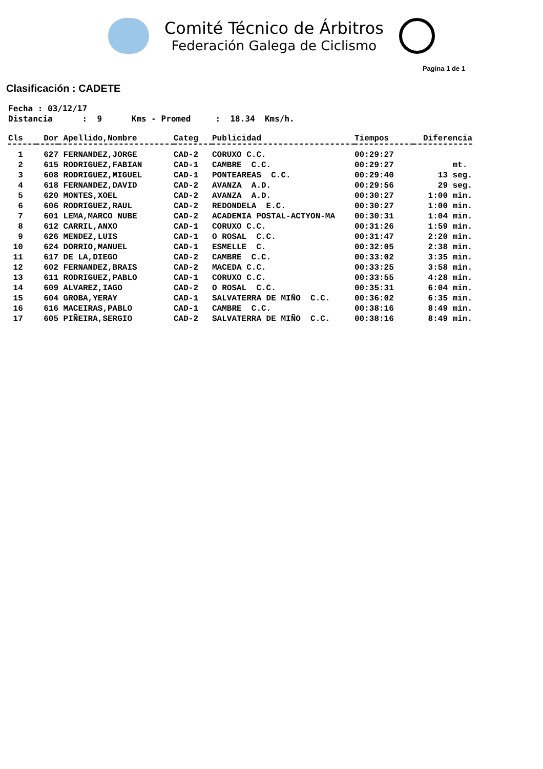Comité Técnico de Árbitros
Federación Galega de Ciclismo
Pagina 1 de 1
Clasificación : CADETE
Fecha : 03/12/17
Distancia      :  9      Kms - Promed     :  18.34  Kms/h.
| Cls | Dor | Apellido,Nombre | Categ | Publicidad | Tiempos | Diferencia |
| --- | --- | --- | --- | --- | --- | --- |
| 1 | 627 | FERNANDEZ,JORGE | CAD-2 | CORUXO C.C. | 00:29:27 | |
| 2 | 615 | RODRIGUEZ,FABIAN | CAD-1 | CAMBRE C.C. | 00:29:27 | mt. |
| 3 | 608 | RODRIGUEZ,MIGUEL | CAD-1 | PONTEAREAS C.C. | 00:29:40 | 13 seg. |
| 4 | 618 | FERNANDEZ,DAVID | CAD-2 | AVANZA A.D. | 00:29:56 | 29 seg. |
| 5 | 620 | MONTES,XOEL | CAD-2 | AVANZA A.D. | 00:30:27 | 1:00 min. |
| 6 | 606 | RODRIGUEZ,RAUL | CAD-2 | REDONDELA E.C. | 00:30:27 | 1:00 min. |
| 7 | 601 | LEMA,MARCO NUBE | CAD-2 | ACADEMIA POSTAL-ACTYON-MA | 00:30:31 | 1:04 min. |
| 8 | 612 | CARRIL,ANXO | CAD-1 | CORUXO C.C. | 00:31:26 | 1:59 min. |
| 9 | 626 | MENDEZ,LUIS | CAD-1 | O ROSAL C.C. | 00:31:47 | 2:20 min. |
| 10 | 624 | DORRIO,MANUEL | CAD-1 | ESMELLE C. | 00:32:05 | 2:38 min. |
| 11 | 617 | DE LA,DIEGO | CAD-2 | CAMBRE C.C. | 00:33:02 | 3:35 min. |
| 12 | 602 | FERNANDEZ,BRAIS | CAD-2 | MACEDA C.C. | 00:33:25 | 3:58 min. |
| 13 | 611 | RODRIGUEZ,PABLO | CAD-1 | CORUXO C.C. | 00:33:55 | 4:28 min. |
| 14 | 609 | ALVAREZ,IAGO | CAD-2 | O ROSAL C.C. | 00:35:31 | 6:04 min. |
| 15 | 604 | GROBA,YERAY | CAD-1 | SALVATERRA DE MIÑO C.C. | 00:36:02 | 6:35 min. |
| 16 | 616 | MACEIRAS,PABLO | CAD-1 | CAMBRE C.C. | 00:38:16 | 8:49 min. |
| 17 | 605 | PIÑEIRA,SERGIO | CAD-2 | SALVATERRA DE MIÑO C.C. | 00:38:16 | 8:49 min. |